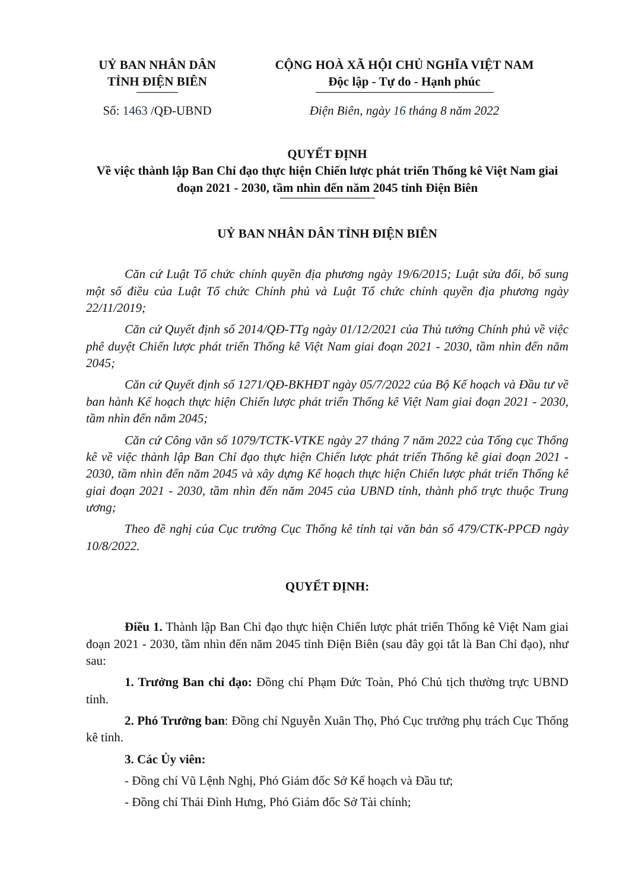UỶ BAN NHÂN DÂN
TỈNH ĐIỆN BIÊN
CỘNG HOÀ XÃ HỘI CHỦ NGHĨA VIỆT NAM
Độc lập - Tự do - Hạnh phúc
Số: 1463 /QĐ-UBND Điện Biên, ngày 16 tháng 8 năm 2022
QUYẾT ĐỊNH
Về việc thành lập Ban Chỉ đạo thực hiện Chiến lược phát triển Thống kê Việt Nam giai đoạn 2021 - 2030, tầm nhìn đến năm 2045 tỉnh Điện Biên
UỶ BAN NHÂN DÂN TỈNH ĐIỆN BIÊN
Căn cứ Luật Tổ chức chính quyền địa phương ngày 19/6/2015; Luật sửa đổi, bổ sung một số điều của Luật Tổ chức Chính phủ và Luật Tổ chức chính quyền địa phương ngày 22/11/2019;
Căn cứ Quyết định số 2014/QĐ-TTg ngày 01/12/2021 của Thủ tướng Chính phủ về việc phê duyệt Chiến lược phát triển Thống kê Việt Nam giai đoạn 2021 - 2030, tầm nhìn đến năm 2045;
Căn cứ Quyết định số 1271/QĐ-BKHĐT ngày 05/7/2022 của Bộ Kế hoạch và Đầu tư về ban hành Kế hoạch thực hiện Chiến lược phát triển Thống kê Việt Nam giai đoạn 2021 - 2030, tầm nhìn đến năm 2045;
Căn cứ Công văn số 1079/TCTK-VTKE ngày 27 tháng 7 năm 2022 của Tổng cục Thống kê về việc thành lập Ban Chỉ đạo thực hiện Chiến lược phát triển Thống kê giai đoạn 2021 - 2030, tầm nhìn đến năm 2045 và xây dựng Kế hoạch thực hiện Chiến lược phát triển Thống kê giai đoạn 2021 - 2030, tầm nhìn đến năm 2045 của UBND tỉnh, thành phố trực thuộc Trung ương;
Theo đề nghị của Cục trưởng Cục Thống kê tỉnh tại văn bản số 479/CTK-PPCĐ ngày 10/8/2022.
QUYẾT ĐỊNH:
Điều 1. Thành lập Ban Chỉ đạo thực hiện Chiến lược phát triển Thống kê Việt Nam giai đoạn 2021 - 2030, tầm nhìn đến năm 2045 tỉnh Điện Biên (sau đây gọi tắt là Ban Chỉ đạo), như sau:
1. Trưởng Ban chỉ đạo: Đồng chí Phạm Đức Toàn, Phó Chủ tịch thường trực UBND tỉnh.
2. Phó Trưởng ban: Đồng chí Nguyễn Xuân Thọ, Phó Cục trưởng phụ trách Cục Thống kê tỉnh.
3. Các Ủy viên:
- Đồng chí Vũ Lệnh Nghị, Phó Giám đốc Sở Kế hoạch và Đầu tư;
- Đồng chí Thái Đình Hưng, Phó Giám đốc Sở Tài chính;